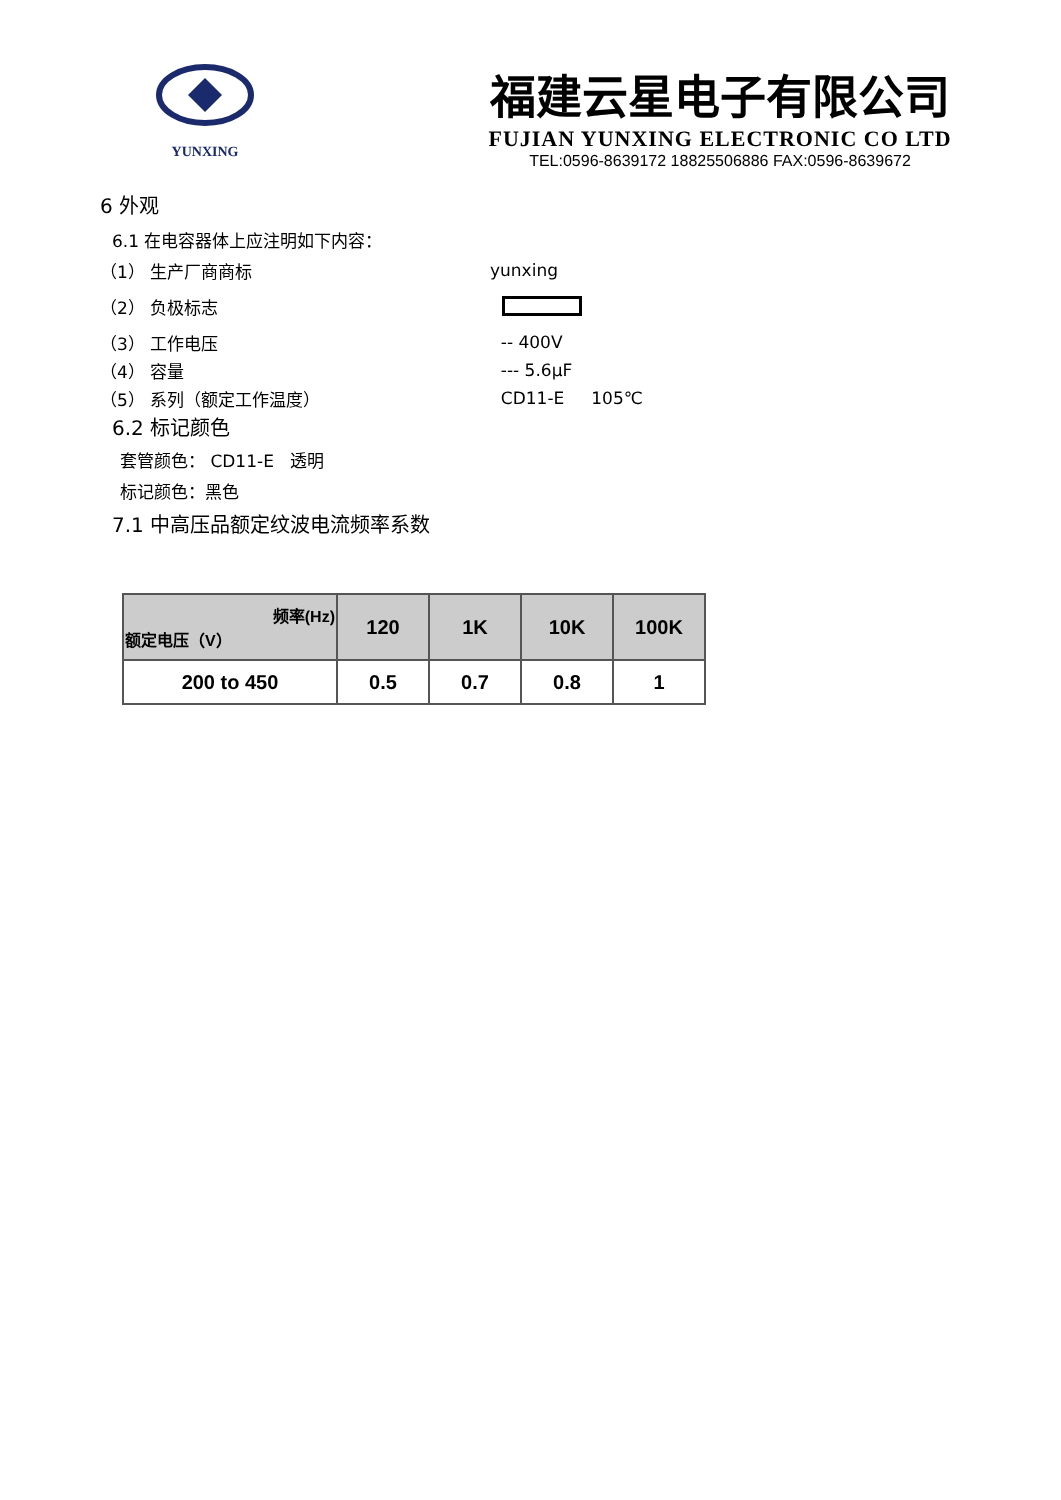YUNXING
福建云星电子有限公司
FUJIAN YUNXING ELECTRONIC CO LTD
TEL:0596-8639172 18825506886 FAX:0596-8639672
6 外观
6.1 在电容器体上应注明如下内容：
（1） 生产厂商商标 yunxing
（2） 负极标志
（3） 工作电压 -- 400V
（4） 容量 --- 5.6μF
（5） 系列（额定工作温度） CD11-E 105℃
6.2 标记颜色
套管颜色： CD11-E 透明
标记颜色：黑色
7.1 中高压品额定纹波电流频率系数
| 频率(Hz) 额定电压（V） | 120 | 1K | 10K | 100K |
| --- | --- | --- | --- | --- |
| 200 to 450 | 0.5 | 0.7 | 0.8 | 1 |